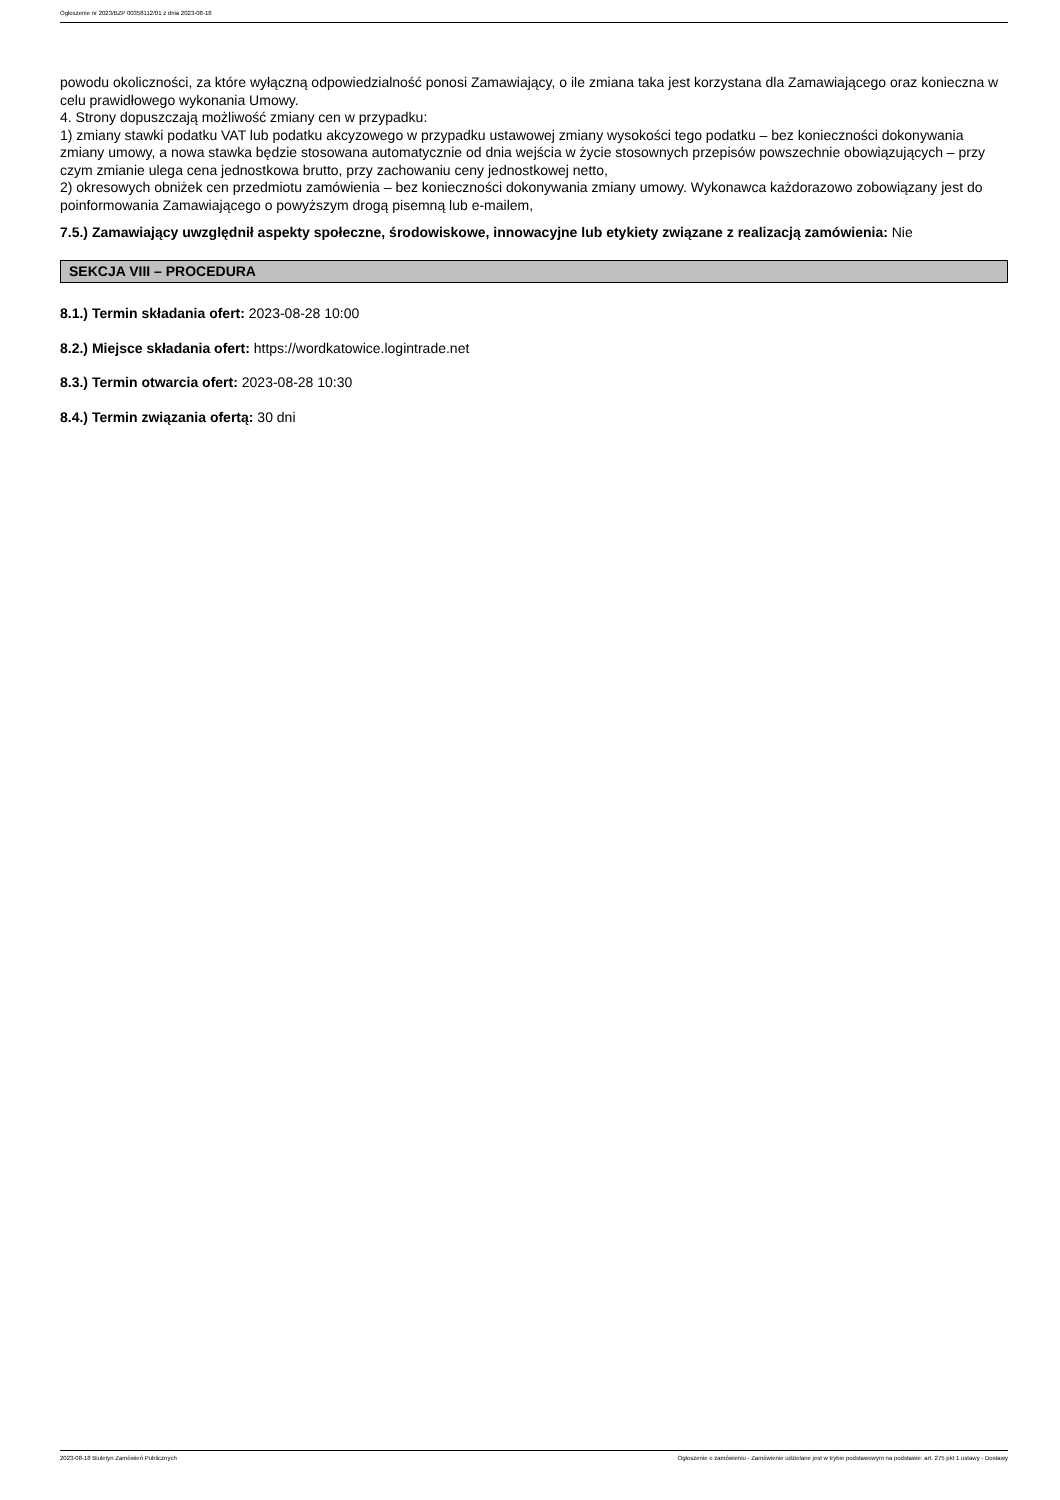Ogłoszenie nr 2023/BZP 00358112/01 z dnia 2023-08-18
powodu okoliczności, za które wyłączną odpowiedzialność ponosi Zamawiający, o ile zmiana taka jest korzystana dla Zamawiającego oraz konieczna w celu prawidłowego wykonania Umowy.
4. Strony dopuszczają możliwość zmiany cen w przypadku:
1) zmiany stawki podatku VAT lub podatku akcyzowego w przypadku ustawowej zmiany wysokości tego podatku – bez konieczności dokonywania zmiany umowy, a nowa stawka będzie stosowana automatycznie od dnia wejścia w życie stosownych przepisów powszechnie obowiązujących – przy czym zmianie ulega cena jednostkowa brutto, przy zachowaniu ceny jednostkowej netto,
2) okresowych obniżek cen przedmiotu zamówienia – bez konieczności dokonywania zmiany umowy. Wykonawca każdorazowo zobowiązany jest do poinformowania Zamawiającego o powyższym drogą pisemną lub e-mailem,
7.5.) Zamawiający uwzględnił aspekty społeczne, środowiskowe, innowacyjne lub etykiety związane z realizacją zamówienia: Nie
SEKCJA VIII – PROCEDURA
8.1.) Termin składania ofert: 2023-08-28 10:00
8.2.) Miejsce składania ofert: https://wordkatowice.logintrade.net
8.3.) Termin otwarcia ofert: 2023-08-28 10:30
8.4.) Termin związania ofertą: 30 dni
2023-08-18 Biuletyn Zamówień Publicznych Ogłoszenie o zamówieniu - Zamówienie udzielane jest w trybie podstawowym na podstawie: art. 275 pkt 1 ustawy - Dostawy